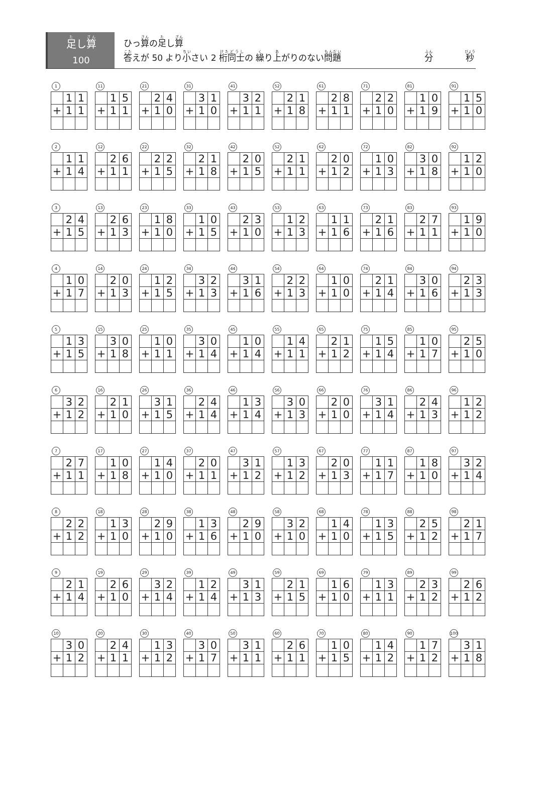足し算
100
ひっ算の足し算
答えが 50 より小さい 2 桁同士の 繰り上がりのない問題
分 秒
1
| | 1 | 1 |
| + | 1 | 1 |
11
| | 1 | 5 |
| + | 1 | 1 |
21
| | 2 | 4 |
| + | 1 | 0 |
31
| | 3 | 1 |
| + | 1 | 0 |
41
| | 3 | 2 |
| + | 1 | 1 |
52
| | 2 | 1 |
| + | 1 | 8 |
61
| | 2 | 8 |
| + | 1 | 1 |
71
| | 2 | 2 |
| + | 1 | 0 |
81
| | 1 | 0 |
| + | 1 | 9 |
91
| | 1 | 5 |
| + | 1 | 0 |
2
| | 1 | 1 |
| + | 1 | 4 |
12
| | 2 | 6 |
| + | 1 | 1 |
22
| | 2 | 2 |
| + | 1 | 5 |
32
| | 2 | 1 |
| + | 1 | 8 |
42
| | 2 | 0 |
| + | 1 | 5 |
52
| | 2 | 1 |
| + | 1 | 1 |
62
| | 2 | 0 |
| + | 1 | 2 |
72
| | 1 | 0 |
| + | 1 | 3 |
82
| | 3 | 0 |
| + | 1 | 8 |
92
| | 1 | 2 |
| + | 1 | 0 |
3
| | 2 | 4 |
| + | 1 | 5 |
13
| | 2 | 6 |
| + | 1 | 3 |
23
| | 1 | 8 |
| + | 1 | 0 |
33
| | 1 | 0 |
| + | 1 | 5 |
43
| | 2 | 3 |
| + | 1 | 0 |
53
| | 1 | 2 |
| + | 1 | 3 |
63
| | 1 | 1 |
| + | 1 | 6 |
73
| | 2 | 1 |
| + | 1 | 6 |
83
| | 2 | 7 |
| + | 1 | 1 |
93
| | 1 | 9 |
| + | 1 | 0 |
4
| | 1 | 0 |
| + | 1 | 7 |
14
| | 2 | 0 |
| + | 1 | 3 |
24
| | 1 | 2 |
| + | 1 | 5 |
34
| | 3 | 2 |
| + | 1 | 3 |
44
| | 3 | 1 |
| + | 1 | 6 |
54
| | 2 | 2 |
| + | 1 | 3 |
64
| | 1 | 0 |
| + | 1 | 0 |
74
| | 2 | 1 |
| + | 1 | 4 |
84
| | 3 | 0 |
| + | 1 | 6 |
94
| | 2 | 3 |
| + | 1 | 3 |
5
| | 1 | 3 |
| + | 1 | 5 |
15
| | 3 | 0 |
| + | 1 | 8 |
25
| | 1 | 0 |
| + | 1 | 1 |
35
| | 3 | 0 |
| + | 1 | 4 |
45
| | 1 | 0 |
| + | 1 | 4 |
55
| | 1 | 4 |
| + | 1 | 1 |
65
| | 2 | 1 |
| + | 1 | 2 |
75
| | 1 | 5 |
| + | 1 | 4 |
85
| | 1 | 0 |
| + | 1 | 7 |
95
| | 2 | 5 |
| + | 1 | 0 |
6
| | 3 | 2 |
| + | 1 | 2 |
16
| | 2 | 1 |
| + | 1 | 0 |
26
| | 3 | 1 |
| + | 1 | 5 |
36
| | 2 | 4 |
| + | 1 | 4 |
46
| | 1 | 3 |
| + | 1 | 4 |
56
| | 3 | 0 |
| + | 1 | 3 |
66
| | 2 | 0 |
| + | 1 | 0 |
76
| | 3 | 1 |
| + | 1 | 4 |
86
| | 2 | 4 |
| + | 1 | 3 |
96
| | 1 | 2 |
| + | 1 | 2 |
7
| | 2 | 7 |
| + | 1 | 1 |
17
| | 1 | 0 |
| + | 1 | 8 |
27
| | 1 | 4 |
| + | 1 | 0 |
37
| | 2 | 0 |
| + | 1 | 1 |
47
| | 3 | 1 |
| + | 1 | 2 |
57
| | 1 | 3 |
| + | 1 | 2 |
67
| | 2 | 0 |
| + | 1 | 3 |
77
| | 1 | 1 |
| + | 1 | 7 |
87
| | 1 | 8 |
| + | 1 | 0 |
97
| | 3 | 2 |
| + | 1 | 4 |
8
| | 2 | 2 |
| + | 1 | 2 |
18
| | 1 | 3 |
| + | 1 | 0 |
28
| | 2 | 9 |
| + | 1 | 0 |
38
| | 1 | 3 |
| + | 1 | 6 |
48
| | 2 | 9 |
| + | 1 | 0 |
58
| | 3 | 2 |
| + | 1 | 0 |
68
| | 1 | 4 |
| + | 1 | 0 |
78
| | 1 | 3 |
| + | 1 | 5 |
88
| | 2 | 5 |
| + | 1 | 2 |
98
| | 2 | 1 |
| + | 1 | 7 |
9
| | 2 | 1 |
| + | 1 | 4 |
19
| | 2 | 6 |
| + | 1 | 0 |
29
| | 3 | 2 |
| + | 1 | 4 |
39
| | 1 | 2 |
| + | 1 | 4 |
49
| | 3 | 1 |
| + | 1 | 3 |
59
| | 2 | 1 |
| + | 1 | 5 |
69
| | 1 | 6 |
| + | 1 | 0 |
79
| | 1 | 3 |
| + | 1 | 1 |
89
| | 2 | 3 |
| + | 1 | 2 |
99
| | 2 | 6 |
| + | 1 | 2 |
10
| | 3 | 0 |
| + | 1 | 2 |
20
| | 2 | 4 |
| + | 1 | 1 |
30
| | 1 | 3 |
| + | 1 | 2 |
40
| | 3 | 0 |
| + | 1 | 7 |
50
| | 3 | 1 |
| + | 1 | 1 |
60
| | 2 | 6 |
| + | 1 | 1 |
70
| | 1 | 0 |
| + | 1 | 5 |
80
| | 1 | 4 |
| + | 1 | 2 |
90
| | 1 | 7 |
| + | 1 | 2 |
100
| | 3 | 1 |
| + | 1 | 8 |